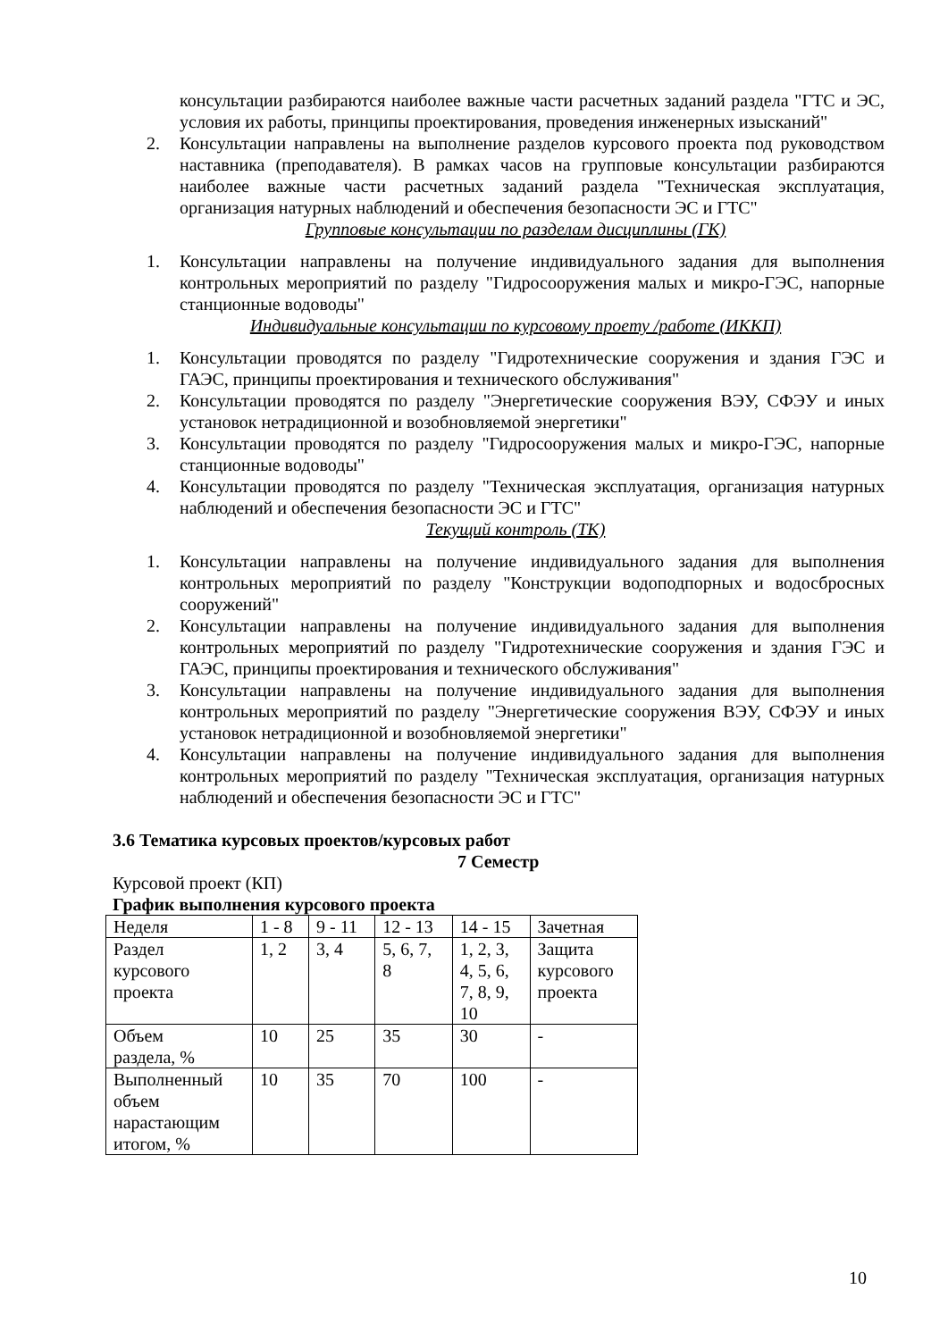консультации разбираются наиболее важные части расчетных заданий раздела "ГТС и ЭС, условия их работы, принципы проектирования, проведения инженерных изысканий"
2. Консультации направлены на выполнение разделов курсового проекта под руководством наставника (преподавателя). В рамках часов на групповые консультации разбираются наиболее важные части расчетных заданий раздела "Техническая эксплуатация, организация натурных наблюдений и обеспечения безопасности ЭС и ГТС"
Групповые консультации по разделам дисциплины (ГК)
1. Консультации направлены на получение индивидуального задания для выполнения контрольных мероприятий по разделу "Гидросооружения малых и микро-ГЭС, напорные станционные водоводы"
Индивидуальные консультации по курсовому проету /работе (ИККП)
1. Консультации проводятся по разделу "Гидротехнические сооружения и здания ГЭС и ГАЭС, принципы проектирования и технического обслуживания"
2. Консультации проводятся по разделу "Энергетические сооружения ВЭУ, СФЭУ и иных установок нетрадиционной и возобновляемой энергетики"
3. Консультации проводятся по разделу "Гидросооружения малых и микро-ГЭС, напорные станционные водоводы"
4. Консультации проводятся по разделу "Техническая эксплуатация, организация натурных наблюдений и обеспечения безопасности ЭС и ГТС"
Текущий контроль (ТК)
1. Консультации направлены на получение индивидуального задания для выполнения контрольных мероприятий по разделу "Конструкции водоподпорных и водосбросных сооружений"
2. Консультации направлены на получение индивидуального задания для выполнения контрольных мероприятий по разделу "Гидротехнические сооружения и здания ГЭС и ГАЭС, принципы проектирования и технического обслуживания"
3. Консультации направлены на получение индивидуального задания для выполнения контрольных мероприятий по разделу "Энергетические сооружения ВЭУ, СФЭУ и иных установок нетрадиционной и возобновляемой энергетики"
4. Консультации направлены на получение индивидуального задания для выполнения контрольных мероприятий по разделу "Техническая эксплуатация, организация натурных наблюдений и обеспечения безопасности ЭС и ГТС"
3.6 Тематика курсовых проектов/курсовых работ
7 Семестр
Курсовой проект (КП)
График выполнения курсового проекта
| Неделя | 1 - 8 | 9 - 11 | 12 - 13 | 14 - 15 | Зачетная |
| Раздел курсового проекта | 1, 2 | 3, 4 | 5, 6, 7, 8 | 1, 2, 3, 4, 5, 6, 7, 8, 9, 10 | Защита курсового проекта |
| Объем раздела, % | 10 | 25 | 35 | 30 | - |
| Выполненный объем нарастающим итогом, % | 10 | 35 | 70 | 100 | - |
10